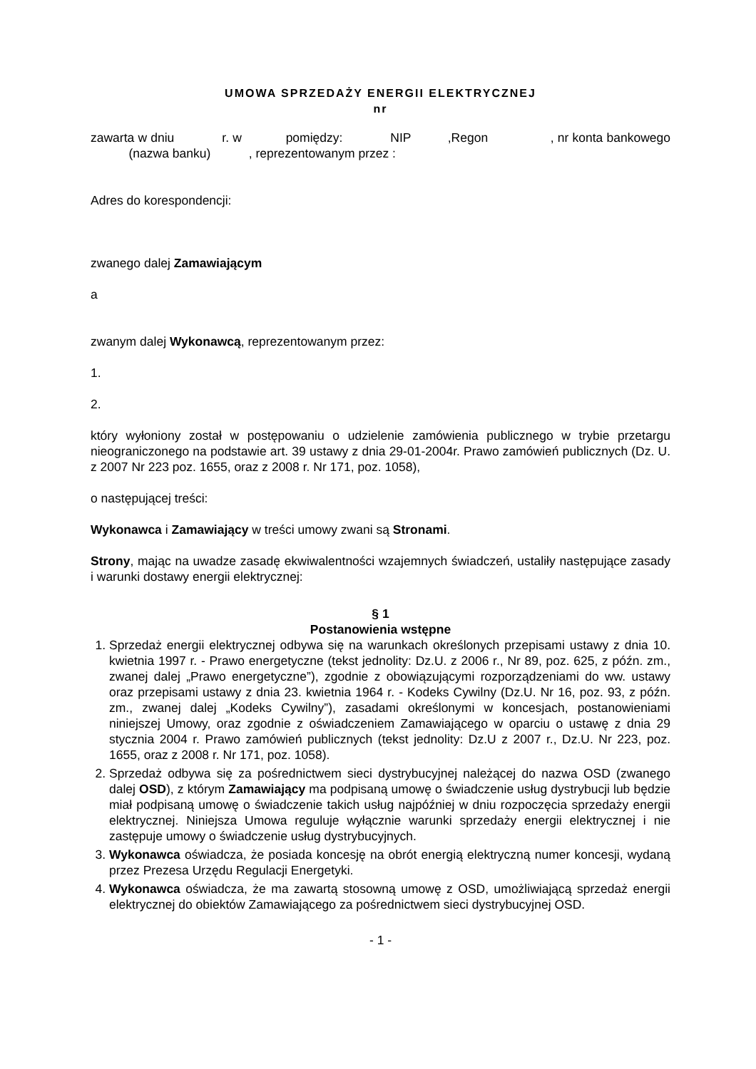UMOWA SPRZEDAŻY ENERGII ELEKTRYCZNEJ
nr
zawarta w dniu r. w pomiędzy: NIP ,Regon , nr konta bankowego (nazwa banku) , reprezentowanym przez :
Adres do korespondencji:
zwanego dalej Zamawiającym
a
zwanym dalej Wykonawcą, reprezentowanym przez:
1.
2.
który wyłoniony został w postępowaniu o udzielenie zamówienia publicznego w trybie przetargu nieograniczonego na podstawie art. 39 ustawy z dnia 29-01-2004r. Prawo zamówień publicznych (Dz. U. z 2007 Nr 223 poz. 1655, oraz z 2008 r. Nr 171, poz. 1058),
o następującej treści:
Wykonawca i Zamawiający w treści umowy zwani są Stronami.
Strony, mając na uwadze zasadę ekwiwalentności wzajemnych świadczeń, ustaliły następujące zasady i warunki dostawy energii elektrycznej:
§ 1
Postanowienia wstępne
1. Sprzedaż energii elektrycznej odbywa się na warunkach określonych przepisami ustawy z dnia 10. kwietnia 1997 r. - Prawo energetyczne (tekst jednolity: Dz.U. z 2006 r., Nr 89, poz. 625, z późn. zm., zwanej dalej „Prawo energetyczne”), zgodnie z obowiązującymi rozporządzeniami do ww. ustawy oraz przepisami ustawy z dnia 23. kwietnia 1964 r. - Kodeks Cywilny (Dz.U. Nr 16, poz. 93, z późn. zm., zwanej dalej „Kodeks Cywilny”), zasadami określonymi w koncesjach, postanowieniami niniejszej Umowy, oraz zgodnie z oświadczeniem Zamawiającego w oparciu o ustawę z dnia 29 stycznia 2004 r. Prawo zamówień publicznych (tekst jednolity: Dz.U z 2007 r., Dz.U. Nr 223, poz. 1655, oraz z 2008 r. Nr 171, poz. 1058).
2. Sprzedaż odbywa się za pośrednictwem sieci dystrybucyjnej należącej do nazwa OSD (zwanego dalej OSD), z którym Zamawiający ma podpisaną umowę o świadczenie usług dystrybucji lub będzie miał podpisaną umowę o świadczenie takich usług najpóźniej w dniu rozpoczęcia sprzedaży energii elektrycznej. Niniejsza Umowa reguluje wyłącznie warunki sprzedaży energii elektrycznej i nie zastępuje umowy o świadczenie usług dystrybucyjnych.
3. Wykonawca oświadcza, że posiada koncesję na obrót energią elektryczną numer koncesji, wydaną przez Prezesa Urzędu Regulacji Energetyki.
4. Wykonawca oświadcza, że ma zawartą stosowną umowę z OSD, umożliwiającą sprzedaż energii elektrycznej do obiektów Zamawiającego za pośrednictwem sieci dystrybucyjnej OSD.
- 1 -